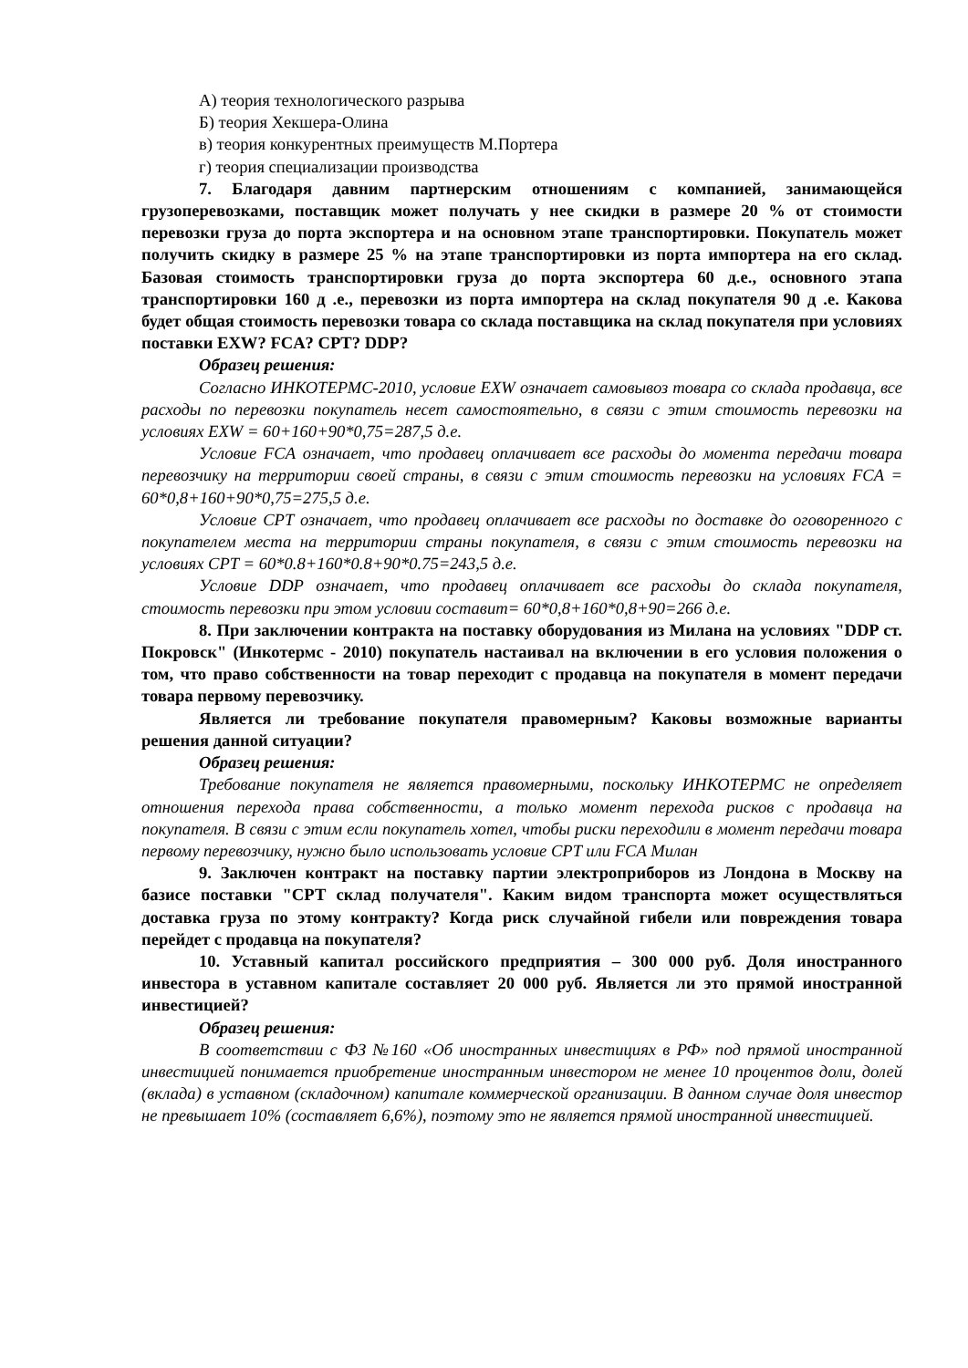А) теория технологического разрыва
Б) теория Хекшера-Олина
в) теория конкурентных преимуществ М.Портера
г) теория специализации производства
7. Благодаря давним партнерским отношениям с компанией, занимающейся грузоперевозками, поставщик может получать у нее скидки в размере 20 % от стоимости перевозки груза до порта экспортера и на основном этапе транспортировки. Покупатель может получить скидку в размере 25 % на этапе транспортировки из порта импортера на его склад. Базовая стоимость транспортировки груза до порта экспортера 60 д.е., основного этапа транспортировки 160 д .е., перевозки из порта импортера на склад покупателя 90 д .е. Какова будет общая стоимость перевозки товара со склада поставщика на склад покупателя при условиях поставки EXW? FCA? CPT? DDP?
Образец решения:
Согласно ИНКОТЕРМС-2010, условие EXW означает самовывоз товара со склада продавца, все расходы по перевозки покупатель несет самостоятельно, в связи с этим стоимость перевозки на условиях EXW = 60+160+90*0,75=287,5 д.е.
Условие FCA означает, что продавец оплачивает все расходы до момента передачи товара перевозчику на территории своей страны, в связи с этим стоимость перевозки на условиях FCA = 60*0,8+160+90*0,75=275,5 д.е.
Условие CPT означает, что продавец оплачивает все расходы по доставке до оговоренного с покупателем места на территории страны покупателя, в связи с этим стоимость перевозки на условиях CPT = 60*0.8+160*0.8+90*0.75=243,5 д.е.
Условие DDP означает, что продавец оплачивает все расходы до склада покупателя, стоимость перевозки при этом условии составит= 60*0,8+160*0,8+90=266 д.е.
8. При заключении контракта на поставку оборудования из Милана на условиях "DDP ст. Покровск" (Инкотермс - 2010) покупатель настаивал на включении в его условия положения о том, что право собственности на товар переходит с продавца на покупателя в момент передачи товара первому перевозчику.
Является ли требование покупателя правомерным? Каковы возможные варианты решения данной ситуации?
Образец решения:
Требование покупателя не является правомерными, поскольку ИНКОТЕРМС не определяет отношения перехода права собственности, а только момент перехода рисков с продавца на покупателя. В связи с этим если покупатель хотел, чтобы риски переходили в момент передачи товара первому перевозчику, нужно было использовать условие CPT или FCA Милан
9. Заключен контракт на поставку партии электроприборов из Лондона в Москву на базисе поставки "СРТ склад получателя". Каким видом транспорта может осуществляться доставка груза по этому контракту? Когда риск случайной гибели или повреждения товара перейдет с продавца на покупателя?
10. Уставный капитал российского предприятия – 300 000 руб. Доля иностранного инвестора в уставном капитале составляет 20 000 руб. Является ли это прямой иностранной инвестицией?
Образец решения:
В соответствии с ФЗ №160 «Об иностранных инвестициях в РФ» под прямой иностранной инвестицией понимается приобретение иностранным инвестором не менее 10 процентов доли, долей (вклада) в уставном (складочном) капитале коммерческой организации. В данном случае доля инвестор не превышает 10% (составляет 6,6%), поэтому это не является прямой иностранной инвестицией.